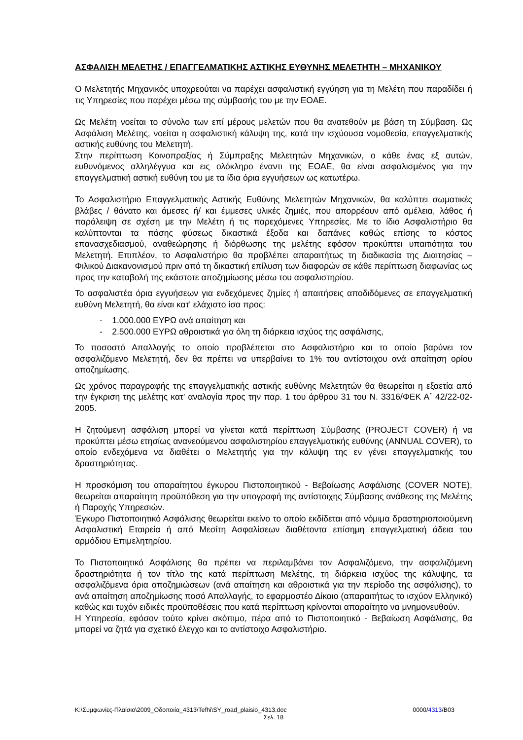ΑΣΦΑΛΙΣΗ ΜΕΛΕΤΗΣ / ΕΠΑΓΓΕΛΜΑΤΙΚΗΣ ΑΣΤΙΚΗΣ ΕΥΘΥΝΗΣ ΜΕΛΕΤΗΤΗ – ΜΗΧΑΝΙΚΟΥ
Ο Μελετητής Μηχανικός υποχρεούται να παρέχει ασφαλιστική εγγύηση για τη Μελέτη που παραδίδει ή τις Υπηρεσίες που παρέχει μέσω της σύμβασής του με την ΕΟΑΕ.
Ως Μελέτη νοείται το σύνολο των επί μέρους μελετών που θα ανατεθούν με βάση τη Σύμβαση. Ως Ασφάλιση Μελέτης, νοείται η ασφαλιστική κάλυψη της, κατά την ισχύουσα νομοθεσία, επαγγελματικής αστικής ευθύνης του Μελετητή.
Στην περίπτωση Κοινοπραξίας ή Σύμπραξης Μελετητών Μηχανικών, ο κάθε ένας εξ αυτών, ευθυνόμενος αλληλέγγυα και εις ολόκληρο έναντι της ΕΟΑΕ, θα είναι ασφαλισμένος για την επαγγελματική αστική ευθύνη του με τα ίδια όρια εγγυήσεων ως κατωτέρω.
Το Ασφαλιστήριο Επαγγελματικής Αστικής Ευθύνης Μελετητών Μηχανικών, θα καλύπτει σωματικές βλάβες / θάνατο και άμεσες ή/ και έμμεσες υλικές ζημιές, που απορρέουν από αμέλεια, λάθος ή παράλειψη σε σχέση με την Μελέτη ή τις παρεχόμενες Υπηρεσίες. Με το ίδιο Ασφαλιστήριο θα καλύπτονται τα πάσης φύσεως δικαστικά έξοδα και δαπάνες καθώς επίσης το κόστος επανασχεδιασμού, αναθεώρησης ή διόρθωσης της μελέτης εφόσον προκύπτει υπαιτιότητα του Μελετητή. Επιπλέον, το Ασφαλιστήριο θα προβλέπει απαραιτήτως τη διαδικασία της Διαιτησίας – Φιλικού Διακανονισμού πριν από τη δικαστική επίλυση των διαφορών σε κάθε περίπτωση διαφωνίας ως προς την καταβολή της εκάστοτε αποζημίωσης μέσω του ασφαλιστηρίου.
Το ασφαλιστέα όρια εγγυήσεων για ενδεχόμενες ζημίες ή απαιτήσεις αποδιδόμενες σε επαγγελματική ευθύνη Μελετητή, θα είναι κατ' ελάχιστο ίσα προς:
- 1.000.000 ΕΥΡΩ ανά απαίτηση και
- 2.500.000 ΕΥΡΩ αθροιστικά για όλη τη διάρκεια ισχύος της ασφάλισης,
Το ποσοστό Απαλλαγής το οποίο προβλέπεται στο Ασφαλιστήριο και το οποίο βαρύνει τον ασφαλιζόμενο Μελετητή, δεν θα πρέπει να υπερβαίνει το 1% του αντίστοιχου ανά απαίτηση ορίου αποζημίωσης.
Ως χρόνος παραγραφής της επαγγελματικής αστικής ευθύνης Μελετητών θα θεωρείται η εξαετία από την έγκριση της μελέτης κατ' αναλογία προς την παρ. 1 του άρθρου 31 του Ν. 3316/ΦΕΚ Α΄ 42/22-02-2005.
Η ζητούμενη ασφάλιση μπορεί να γίνεται κατά περίπτωση Σύμβασης (PROJECT COVER) ή να προκύπτει μέσω ετησίως ανανεούμενου ασφαλιστηρίου επαγγελματικής ευθύνης (ANNUAL COVER), το οποίο ενδεχόμενα να διαθέτει ο Μελετητής για την κάλυψη της εν γένει επαγγελματικής του δραστηριότητας.
Η προσκόμιση του απαραίτητου έγκυρου Πιστοποιητικού - Βεβαίωσης Ασφάλισης (COVER NOTE), θεωρείται απαραίτητη προϋπόθεση για την υπογραφή της αντίστοιχης Σύμβασης ανάθεσης της Μελέτης ή Παροχής Υπηρεσιών.
Έγκυρο Πιστοποιητικό Ασφάλισης θεωρείται εκείνο το οποίο εκδίδεται από νόμιμα δραστηριοποιούμενη Ασφαλιστική Εταιρεία ή από Μεσίτη Ασφαλίσεων διαθέτοντα επίσημη επαγγελματική άδεια του αρμόδιου Επιμελητηρίου.
Το Πιστοποιητικό Ασφάλισης θα πρέπει να περιλαμβάνει τον Ασφαλιζόμενο, την ασφαλιζόμενη δραστηριότητα ή τον τίτλο της κατά περίπτωση Μελέτης, τη διάρκεια ισχύος της κάλυψης, τα ασφαλιζόμενα όρια αποζημιώσεων (ανά απαίτηση και αθροιστικά για την περίοδο της ασφάλισης), το ανά απαίτηση αποζημίωσης ποσό Απαλλαγής, το εφαρμοστέο Δίκαιο (απαραιτήτως το ισχύον Ελληνικό) καθώς και τυχόν ειδικές προϋποθέσεις που κατά περίπτωση κρίνονται απαραίτητο να μνημονευθούν.
Η Υπηρεσία, εφόσον τούτο κρίνει σκόπιμο, πέρα από το Πιστοποιητικό - Βεβαίωση Ασφάλισης, θα μπορεί να ζητά για σχετικό έλεγχο και το αντίστοιχο Ασφαλιστήριο.
K:\Συμφωνίες-Πλαίσιο\2009_Οδοποιία_4313\Tefhi\SY_road_plaisio_4313.doc 0000/4313/B03
Σελ. 18